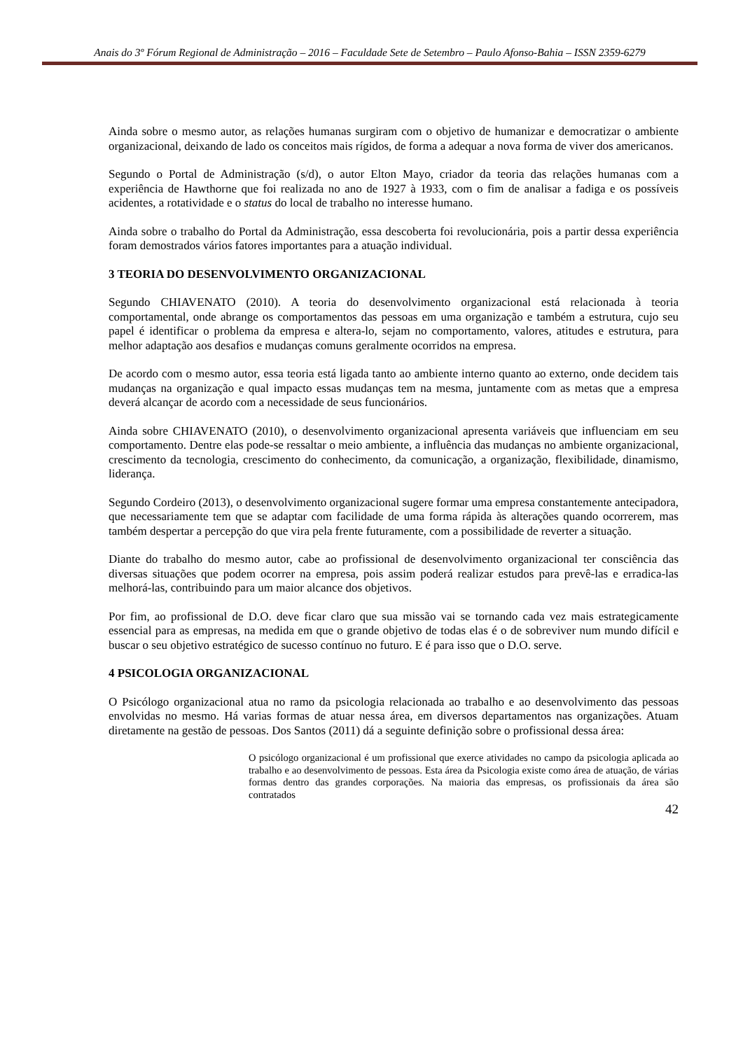Anais do 3º Fórum Regional de Administração – 2016 – Faculdade Sete de Setembro – Paulo Afonso-Bahia – ISSN 2359-6279
Ainda sobre o mesmo autor, as relações humanas surgiram com o objetivo de humanizar e democratizar o ambiente organizacional, deixando de lado os conceitos mais rígidos, de forma a adequar a nova forma de viver dos americanos.
Segundo o Portal de Administração (s/d), o autor Elton Mayo, criador da teoria das relações humanas com a experiência de Hawthorne que foi realizada no ano de 1927 à 1933, com o fim de analisar a fadiga e os possíveis acidentes, a rotatividade e o status do local de trabalho no interesse humano.
Ainda sobre o trabalho do Portal da Administração, essa descoberta foi revolucionária, pois a partir dessa experiência foram demostrados vários fatores importantes para a atuação individual.
3 TEORIA DO DESENVOLVIMENTO ORGANIZACIONAL
Segundo CHIAVENATO (2010). A teoria do desenvolvimento organizacional está relacionada à teoria comportamental, onde abrange os comportamentos das pessoas em uma organização e também a estrutura, cujo seu papel é identificar o problema da empresa e altera-lo, sejam no comportamento, valores, atitudes e estrutura, para melhor adaptação aos desafios e mudanças comuns geralmente ocorridos na empresa.
De acordo com o mesmo autor, essa teoria está ligada tanto ao ambiente interno quanto ao externo, onde decidem tais mudanças na organização e qual impacto essas mudanças tem na mesma, juntamente com as metas que a empresa deverá alcançar de acordo com a necessidade de seus funcionários.
Ainda sobre CHIAVENATO (2010), o desenvolvimento organizacional apresenta variáveis que influenciam em seu comportamento. Dentre elas pode-se ressaltar o meio ambiente, a influência das mudanças no ambiente organizacional, crescimento da tecnologia, crescimento do conhecimento, da comunicação, a organização, flexibilidade, dinamismo, liderança.
Segundo Cordeiro (2013), o desenvolvimento organizacional sugere formar uma empresa constantemente antecipadora, que necessariamente tem que se adaptar com facilidade de uma forma rápida às alterações quando ocorrerem, mas também despertar a percepção do que vira pela frente futuramente, com a possibilidade de reverter a situação.
Diante do trabalho do mesmo autor, cabe ao profissional de desenvolvimento organizacional ter consciência das diversas situações que podem ocorrer na empresa, pois assim poderá realizar estudos para prevê-las e erradica-las melhorá-las, contribuindo para um maior alcance dos objetivos.
Por fim, ao profissional de D.O. deve ficar claro que sua missão vai se tornando cada vez mais estrategicamente essencial para as empresas, na medida em que o grande objetivo de todas elas é o de sobreviver num mundo difícil e buscar o seu objetivo estratégico de sucesso contínuo no futuro. E é para isso que o D.O. serve.
4 PSICOLOGIA ORGANIZACIONAL
O Psicólogo organizacional atua no ramo da psicologia relacionada ao trabalho e ao desenvolvimento das pessoas envolvidas no mesmo. Há varias formas de atuar nessa área, em diversos departamentos nas organizações. Atuam diretamente na gestão de pessoas. Dos Santos (2011) dá a seguinte definição sobre o profissional dessa área:
O psicólogo organizacional é um profissional que exerce atividades no campo da psicologia aplicada ao trabalho e ao desenvolvimento de pessoas. Esta área da Psicologia existe como área de atuação, de várias formas dentro das grandes corporações. Na maioria das empresas, os profissionais da área são contratados
42